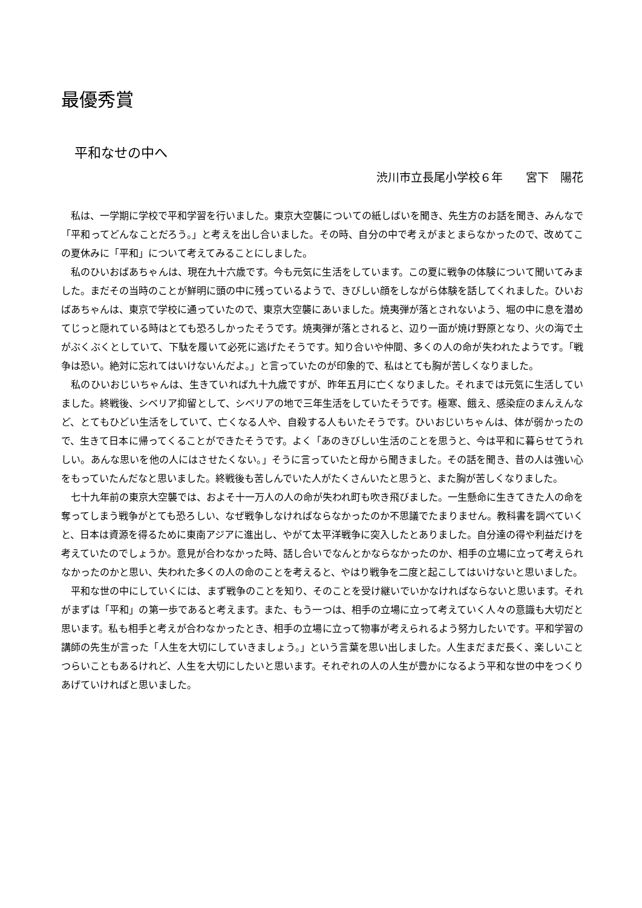最優秀賞
平和なせの中へ
渋川市立長尾小学校６年　　宮下　陽花
私は、一学期に学校で平和学習を行いました。東京大空襲についての紙しばいを聞き、先生方のお話を聞き、みんなで「平和ってどんなことだろう。」と考えを出し合いました。その時、自分の中で考えがまとまらなかったので、改めてこの夏休みに「平和」について考えてみることにしました。
私のひいおばあちゃんは、現在九十六歳です。今も元気に生活をしています。この夏に戦争の体験について聞いてみました。まだその当時のことが鮮明に頭の中に残っているようで、きびしい顔をしながら体験を話してくれました。ひいおばあちゃんは、東京で学校に通っていたので、東京大空襲にあいました。焼夷弾が落とされないよう、堀の中に息を潜めてじっと隠れている時はとても恐ろしかったそうです。焼夷弾が落とされると、辺り一面が焼け野原となり、火の海で土がぶくぶくとしていて、下駄を履いて必死に逃げたそうです。知り合いや仲間、多くの人の命が失われたようです。「戦争は恐い。絶対に忘れてはいけないんだよ。」と言っていたのが印象的で、私はとても胸が苦しくなりました。
私のひいおじいちゃんは、生きていれば九十九歳ですが、昨年五月に亡くなりました。それまでは元気に生活していました。終戦後、シベリア抑留として、シベリアの地で三年生活をしていたそうです。極寒、餓え、感染症のまんえんなど、とてもひどい生活をしていて、亡くなる人や、自殺する人もいたそうです。ひいおじいちゃんは、体が弱かったので、生きて日本に帰ってくることができたそうです。よく「あのきびしい生活のことを思うと、今は平和に暮らせてうれしい。あんな思いを他の人にはさせたくない。」そうに言っていたと母から聞きました。その話を聞き、昔の人は強い心をもっていたんだなと思いました。終戦後も苦しんでいた人がたくさんいたと思うと、また胸が苦しくなりました。
七十九年前の東京大空襲では、およそ十一万人の人の命が失われ町も吹き飛びました。一生懸命に生きてきた人の命を奪ってしまう戦争がとても恐ろしい、なぜ戦争しなければならなかったのか不思議でたまりません。教科書を調べていくと、日本は資源を得るために東南アジアに進出し、やがて太平洋戦争に突入したとありました。自分達の得や利益だけを考えていたのでしょうか。意見が合わなかった時、話し合いでなんとかならなかったのか、相手の立場に立って考えられなかったのかと思い、失われた多くの人の命のことを考えると、やはり戦争を二度と起こしてはいけないと思いました。
平和な世の中にしていくには、まず戦争のことを知り、そのことを受け継いでいかなければならないと思います。それがまずは「平和」の第一歩であると考えます。また、もう一つは、相手の立場に立って考えていく人々の意識も大切だと思います。私も相手と考えが合わなかったとき、相手の立場に立って物事が考えられるよう努力したいです。平和学習の講師の先生が言った「人生を大切にしていきましょう。」という言葉を思い出しました。人生まだまだ長く、楽しいことつらいこともあるけれど、人生を大切にしたいと思います。それぞれの人の人生が豊かになるよう平和な世の中をつくりあげていければと思いました。